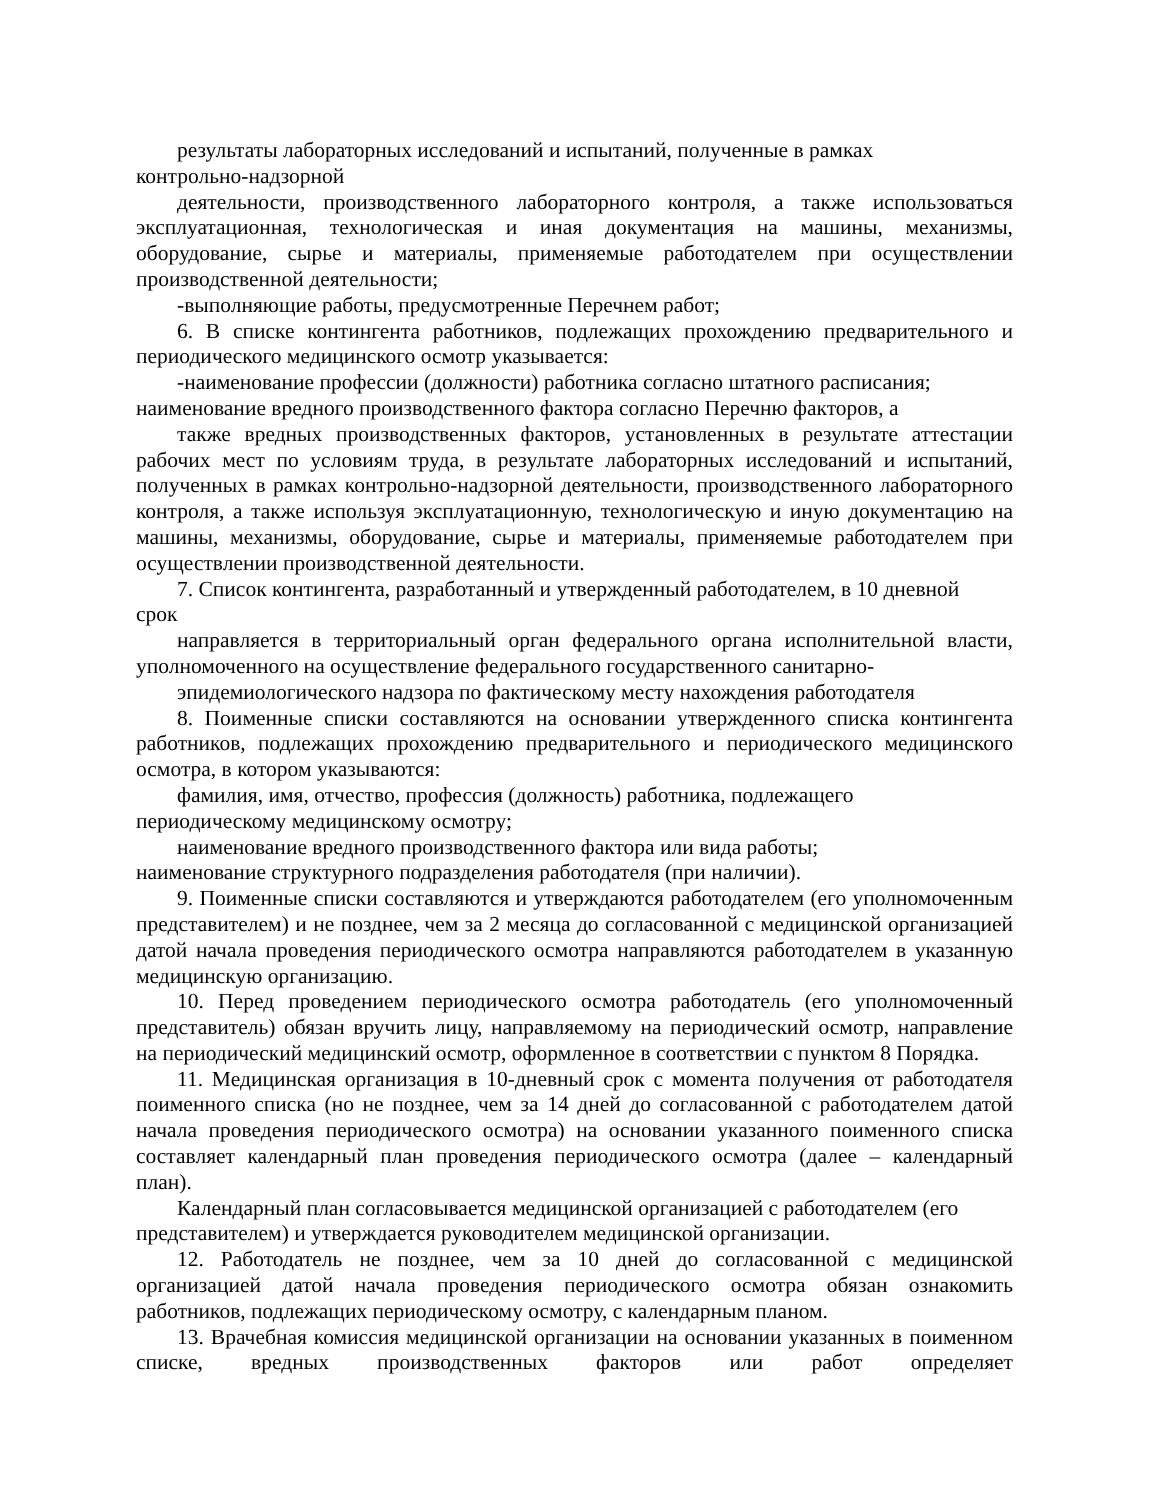результаты лабораторных исследований и испытаний, полученные в рамках
контрольно-надзорной
деятельности, производственного лабораторного контроля, а также использоваться эксплуатационная, технологическая и иная документация на машины, механизмы, оборудование, сырье и материалы, применяемые работодателем при осуществлении производственной деятельности;
-выполняющие работы, предусмотренные Перечнем работ;
6. В списке контингента работников, подлежащих прохождению предварительного и периодического медицинского осмотр указывается:
-наименование профессии (должности) работника согласно штатного расписания;
наименование вредного производственного фактора согласно Перечню факторов, а
также вредных производственных факторов, установленных в результате аттестации рабочих мест по условиям труда, в результате лабораторных исследований и испытаний, полученных в рамках контрольно-надзорной деятельности, производственного лабораторного контроля, а также используя эксплуатационную, технологическую и иную документацию на машины, механизмы, оборудование, сырье и материалы, применяемые работодателем при осуществлении производственной деятельности.
7. Список контингента, разработанный и утвержденный работодателем, в 10 дневной
срок
направляется в территориальный орган федерального органа исполнительной власти, уполномоченного на осуществление федерального государственного санитарно-
эпидемиологического надзора по фактическому месту нахождения работодателя
8. Поименные списки составляются на основании утвержденного списка контингента работников, подлежащих прохождению предварительного и периодического медицинского осмотра, в котором указываются:
фамилия, имя, отчество, профессия (должность) работника, подлежащего
периодическому медицинскому осмотру;
наименование вредного производственного фактора или вида работы;
наименование структурного подразделения работодателя (при наличии).
9. Поименные списки составляются и утверждаются работодателем (его уполномоченным представителем) и не позднее, чем за 2 месяца до согласованной с медицинской организацией датой начала проведения периодического осмотра направляются работодателем в указанную медицинскую организацию.
10. Перед проведением периодического осмотра работодатель (его уполномоченный представитель) обязан вручить лицу, направляемому на периодический осмотр, направление на периодический медицинский осмотр, оформленное в соответствии с пунктом 8 Порядка.
11. Медицинская организация в 10-дневный срок с момента получения от работодателя поименного списка (но не позднее, чем за 14 дней до согласованной с работодателем датой начала проведения периодического осмотра) на основании указанного поименного списка составляет календарный план проведения периодического осмотра (далее – календарный план).
Календарный план согласовывается медицинской организацией с работодателем (его
представителем) и утверждается руководителем медицинской организации.
12. Работодатель не позднее, чем за 10 дней до согласованной с медицинской организацией датой начала проведения периодического осмотра обязан ознакомить работников, подлежащих периодическому осмотру, с календарным планом.
13. Врачебная комиссия медицинской организации на основании указанных в поименном списке, вредных производственных факторов или работ определяет